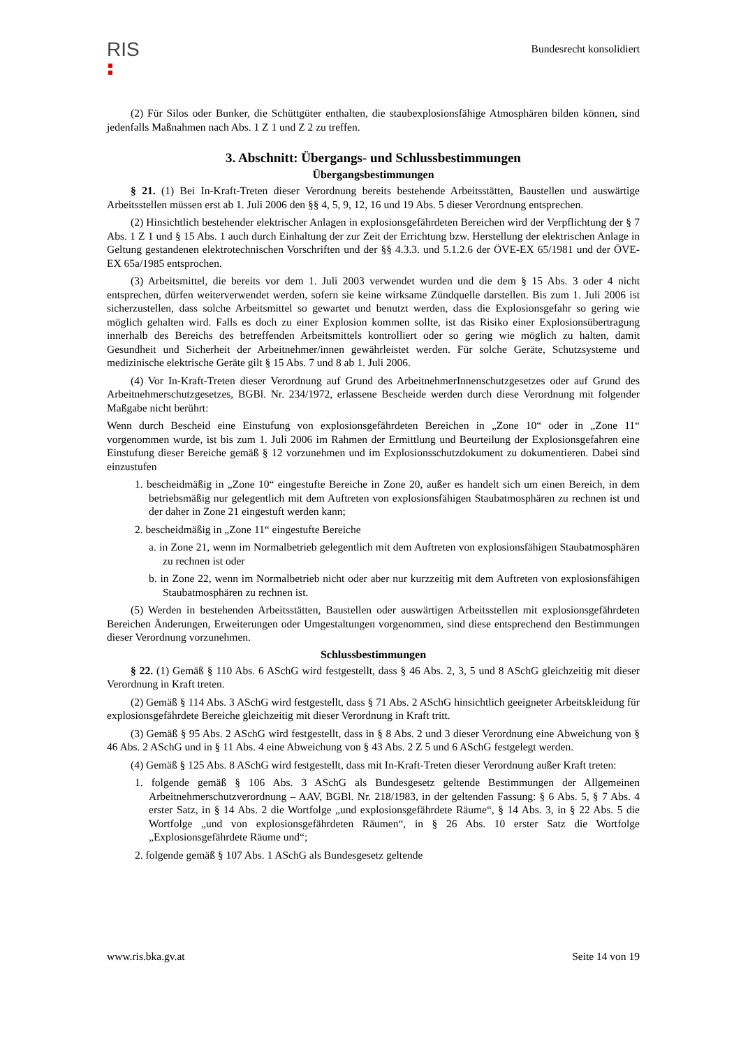RIS
Bundesrecht konsolidiert
(2) Für Silos oder Bunker, die Schüttgüter enthalten, die staubexplosionsfähige Atmosphären bilden können, sind jedenfalls Maßnahmen nach Abs. 1 Z 1 und Z 2 zu treffen.
3. Abschnitt: Übergangs- und Schlussbestimmungen
Übergangsbestimmungen
§ 21. (1) Bei In-Kraft-Treten dieser Verordnung bereits bestehende Arbeitsstätten, Baustellen und auswärtige Arbeitsstellen müssen erst ab 1. Juli 2006 den §§ 4, 5, 9, 12, 16 und 19 Abs. 5 dieser Verordnung entsprechen.
(2) Hinsichtlich bestehender elektrischer Anlagen in explosionsgefährdeten Bereichen wird der Verpflichtung der § 7 Abs. 1 Z 1 und § 15 Abs. 1 auch durch Einhaltung der zur Zeit der Errichtung bzw. Herstellung der elektrischen Anlage in Geltung gestandenen elektrotechnischen Vorschriften und der §§ 4.3.3. und 5.1.2.6 der ÖVE-EX 65/1981 und der ÖVE-EX 65a/1985 entsprochen.
(3) Arbeitsmittel, die bereits vor dem 1. Juli 2003 verwendet wurden und die dem § 15 Abs. 3 oder 4 nicht entsprechen, dürfen weiterverwendet werden, sofern sie keine wirksame Zündquelle darstellen. Bis zum 1. Juli 2006 ist sicherzustellen, dass solche Arbeitsmittel so gewartet und benutzt werden, dass die Explosionsgefahr so gering wie möglich gehalten wird. Falls es doch zu einer Explosion kommen sollte, ist das Risiko einer Explosionsübertragung innerhalb des Bereichs des betreffenden Arbeitsmittels kontrolliert oder so gering wie möglich zu halten, damit Gesundheit und Sicherheit der Arbeitnehmer/innen gewährleistet werden. Für solche Geräte, Schutzsysteme und medizinische elektrische Geräte gilt § 15 Abs. 7 und 8 ab 1. Juli 2006.
(4) Vor In-Kraft-Treten dieser Verordnung auf Grund des ArbeitnehmerInnenschutzgesetzes oder auf Grund des Arbeitnehmerschutzgesetzes, BGBl. Nr. 234/1972, erlassene Bescheide werden durch diese Verordnung mit folgender Maßgabe nicht berührt:
Wenn durch Bescheid eine Einstufung von explosionsgefährdeten Bereichen in „Zone 10“ oder in „Zone 11“ vorgenommen wurde, ist bis zum 1. Juli 2006 im Rahmen der Ermittlung und Beurteilung der Explosionsgefahren eine Einstufung dieser Bereiche gemäß § 12 vorzunehmen und im Explosionsschutzdokument zu dokumentieren. Dabei sind einzustufen
1. bescheidmäßig in „Zone 10“ eingestufte Bereiche in Zone 20, außer es handelt sich um einen Bereich, in dem betriebsmäßig nur gelegentlich mit dem Auftreten von explosionsfähigen Staubatmosphären zu rechnen ist und der daher in Zone 21 eingestuft werden kann;
2. bescheidmäßig in „Zone 11“ eingestufte Bereiche
a. in Zone 21, wenn im Normalbetrieb gelegentlich mit dem Auftreten von explosionsfähigen Staubatmosphären zu rechnen ist oder
b. in Zone 22, wenn im Normalbetrieb nicht oder aber nur kurzzeitig mit dem Auftreten von explosionsfähigen Staubatmosphären zu rechnen ist.
(5) Werden in bestehenden Arbeitsstätten, Baustellen oder auswärtigen Arbeitsstellen mit explosionsgefährdeten Bereichen Änderungen, Erweiterungen oder Umgestaltungen vorgenommen, sind diese entsprechend den Bestimmungen dieser Verordnung vorzunehmen.
Schlussbestimmungen
§ 22. (1) Gemäß § 110 Abs. 6 ASchG wird festgestellt, dass § 46 Abs. 2, 3, 5 und 8 ASchG gleichzeitig mit dieser Verordnung in Kraft treten.
(2) Gemäß § 114 Abs. 3 ASchG wird festgestellt, dass § 71 Abs. 2 ASchG hinsichtlich geeigneter Arbeitskleidung für explosionsgefährdete Bereiche gleichzeitig mit dieser Verordnung in Kraft tritt.
(3) Gemäß § 95 Abs. 2 ASchG wird festgestellt, dass in § 8 Abs. 2 und 3 dieser Verordnung eine Abweichung von § 46 Abs. 2 ASchG und in § 11 Abs. 4 eine Abweichung von § 43 Abs. 2 Z 5 und 6 ASchG festgelegt werden.
(4) Gemäß § 125 Abs. 8 ASchG wird festgestellt, dass mit In-Kraft-Treten dieser Verordnung außer Kraft treten:
1. folgende gemäß § 106 Abs. 3 ASchG als Bundesgesetz geltende Bestimmungen der Allgemeinen Arbeitnehmerschutzverordnung – AAV, BGBl. Nr. 218/1983, in der geltenden Fassung: § 6 Abs. 5, § 7 Abs. 4 erster Satz, in § 14 Abs. 2 die Wortfolge „und explosionsgefährdete Räume“, § 14 Abs. 3, in § 22 Abs. 5 die Wortfolge „und von explosionsgefährdeten Räumen“, in § 26 Abs. 10 erster Satz die Wortfolge „Explosionsgefährdete Räume und“;
2. folgende gemäß § 107 Abs. 1 ASchG als Bundesgesetz geltende
www.ris.bka.gv.at Seite 14 von 19